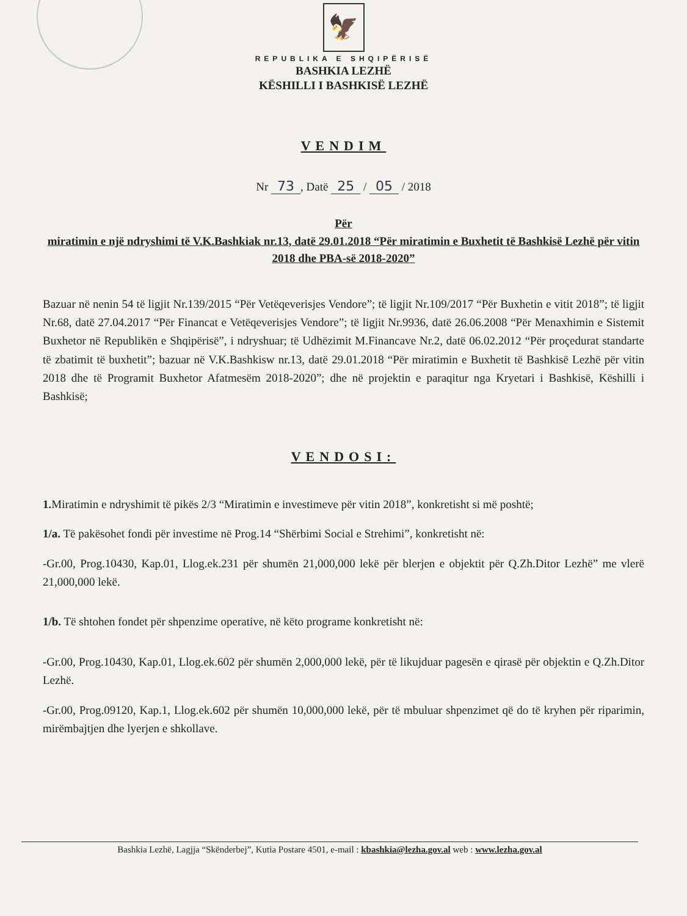🦅
REPUBLIKA E SHQIPËRISË
BASHKIA LEZHË
KËSHILLI I BASHKISË LEZHË
VENDIM
Nr 73, Datë 25 / 05 / 2018
Për
miratimin e një ndryshimi të V.K.Bashkiak nr.13, datë 29.01.2018 “Për miratimin e Buxhetit të Bashkisë Lezhë për vitin 2018 dhe PBA-së 2018-2020”
Bazuar në nenin 54 të ligjit Nr.139/2015 “Për Vetëqeverisjes Vendore”; të ligjit Nr.109/2017 “Për Buxhetin e vitit 2018”; të ligjit Nr.68, datë 27.04.2017 “Për Financat e Vetëqeverisjes Vendore”; të ligjit Nr.9936, datë 26.06.2008 “Për Menaxhimin e Sistemit Buxhetor në Republikën e Shqipërisë”, i ndryshuar; të Udhëzimit M.Financave Nr.2, datë 06.02.2012 “Për proçedurat standarte të zbatimit të buxhetit”; bazuar në V.K.Bashkisw nr.13, datë 29.01.2018 “Për miratimin e Buxhetit të Bashkisë Lezhë për vitin 2018 dhe të Programit Buxhetor Afatmesëm 2018-2020”; dhe në projektin e paraqitur nga Kryetari i Bashkisë, Këshilli i Bashkisë;
VENDOSI:
1. Miratimin e ndryshimit të pikës 2/3 “Miratimin e investimeve për vitin 2018”, konkretisht si më poshtë;
1/a. Të pakësohet fondi për investime në Prog.14 “Shërbimi Social e Strehimi”, konkretisht në:
-Gr.00, Prog.10430, Kap.01, Llog.ek.231 për shumën 21,000,000 lekë për blerjen e objektit për Q.Zh.Ditor Lezhë” me vlerë 21,000,000 lekë.
1/b. Të shtohen fondet për shpenzime operative, në këto programe konkretisht në:
-Gr.00, Prog.10430, Kap.01, Llog.ek.602 për shumën 2,000,000 lekë, për të likujduar pagesën e qirasë për objektin e Q.Zh.Ditor Lezhë.
-Gr.00, Prog.09120, Kap.1, Llog.ek.602 për shumën 10,000,000 lekë, për të mbuluar shpenzimet që do të kryhen për riparimin, mirëmbajtjen dhe lyerjen e shkollave.
Bashkia Lezhë, Lagjja “Skënderbej”, Kutia Postare 4501, e-mail : kbashkia@lezha.gov.al web : www.lezha.gov.al